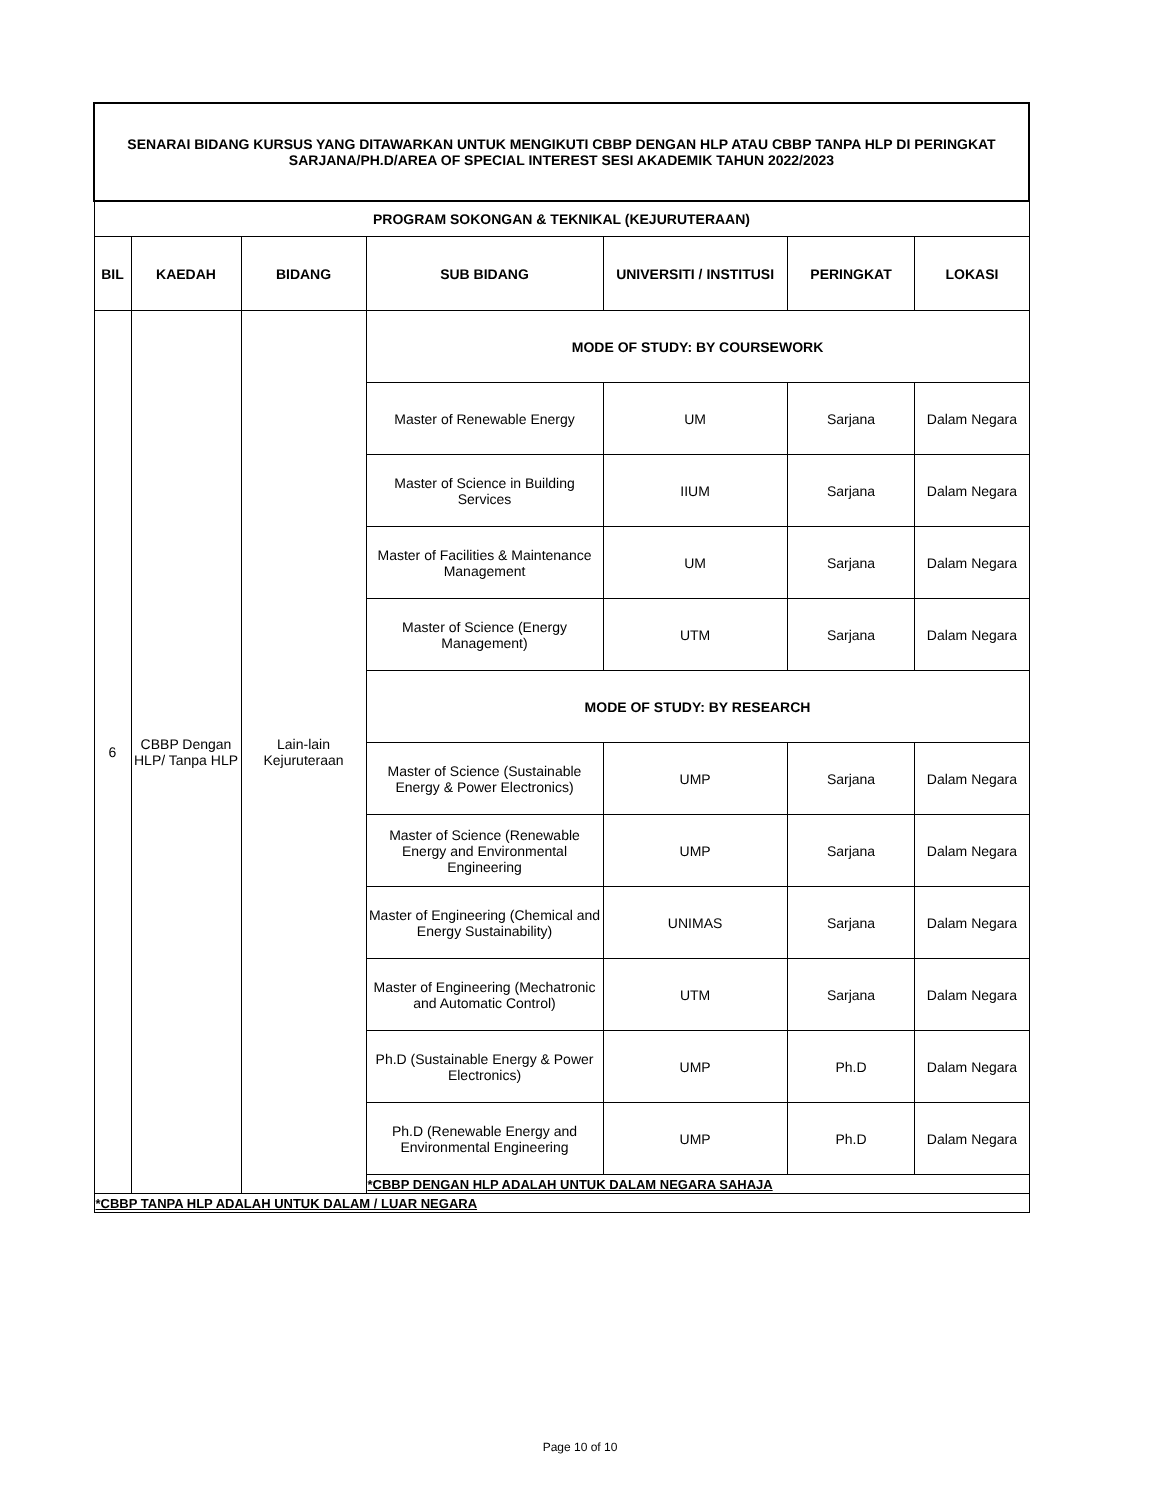| SENARAI BIDANG KURSUS YANG DITAWARKAN UNTUK MENGIKUTI CBBP DENGAN HLP ATAU CBBP TANPA HLP DI PERINGKAT SARJANA/PH.D/AREA OF SPECIAL INTEREST SESI AKADEMIK TAHUN 2022/2023 | | | | | | |
| PROGRAM SOKONGAN & TEKNIKAL (KEJURUTERAAN) | | | | | | |
| BIL | KAEDAH | BIDANG | SUB BIDANG | UNIVERSITI / INSTITUSI | PERINGKAT | LOKASI |
| 6 | CBBP Dengan HLP/ Tanpa HLP | Lain-lain Kejuruteraan | MODE OF STUDY: BY COURSEWORK | | | |
| | | | Master of Renewable Energy | UM | Sarjana | Dalam Negara |
| | | | Master of Science in Building Services | IIUM | Sarjana | Dalam Negara |
| | | | Master of Facilities & Maintenance Management | UM | Sarjana | Dalam Negara |
| | | | Master of Science (Energy Management) | UTM | Sarjana | Dalam Negara |
| | | | MODE OF STUDY: BY RESEARCH | | | |
| | | | Master of Science (Sustainable Energy & Power Electronics) | UMP | Sarjana | Dalam Negara |
| | | | Master of Science (Renewable Energy and Environmental Engineering | UMP | Sarjana | Dalam Negara |
| | | | Master of Engineering (Chemical and Energy Sustainability) | UNIMAS | Sarjana | Dalam Negara |
| | | | Master of Engineering (Mechatronic and Automatic Control) | UTM | Sarjana | Dalam Negara |
| | | | Ph.D (Sustainable Energy & Power Electronics) | UMP | Ph.D | Dalam Negara |
| | | | Ph.D (Renewable Energy and Environmental Engineering | UMP | Ph.D | Dalam Negara |
| | | | *CBBP DENGAN HLP ADALAH UNTUK DALAM NEGARA SAHAJA | | | |
| *CBBP TANPA HLP ADALAH UNTUK DALAM / LUAR NEGARA | | | | | | |
Page 10 of 10